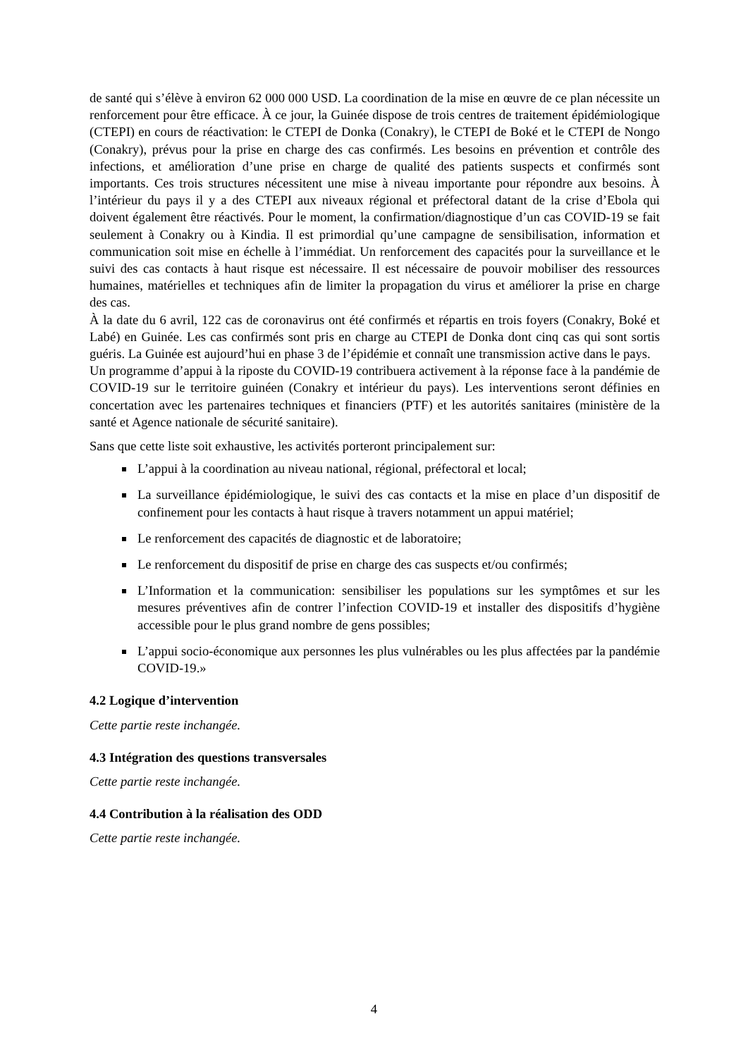de santé qui s’élève à environ 62 000 000 USD. La coordination de la mise en œuvre de ce plan nécessite un renforcement pour être efficace. À ce jour, la Guinée dispose de trois centres de traitement épidémiologique (CTEPI) en cours de réactivation: le CTEPI de Donka (Conakry), le CTEPI de Boké et le CTEPI de Nongo (Conakry), prévus pour la prise en charge des cas confirmés. Les besoins en prévention et contrôle des infections, et amélioration d’une prise en charge de qualité des patients suspects et confirmés sont importants. Ces trois structures nécessitent une mise à niveau importante pour répondre aux besoins. À l’intérieur du pays il y a des CTEPI aux niveaux régional et préfectoral datant de la crise d’Ebola qui doivent également être réactivés. Pour le moment, la confirmation/diagnostique d’un cas COVID-19 se fait seulement à Conakry ou à Kindia. Il est primordial qu’une campagne de sensibilisation, information et communication soit mise en échelle à l’immédiat. Un renforcement des capacités pour la surveillance et le suivi des cas contacts à haut risque est nécessaire. Il est nécessaire de pouvoir mobiliser des ressources humaines, matérielles et techniques afin de limiter la propagation du virus et améliorer la prise en charge des cas.
À la date du 6 avril, 122 cas de coronavirus ont été confirmés et répartis en trois foyers (Conakry, Boké et Labé) en Guinée. Les cas confirmés sont pris en charge au CTEPI de Donka dont cinq cas qui sont sortis guéris. La Guinée est aujourd’hui en phase 3 de l’épidémie et connaît une transmission active dans le pays.
Un programme d’appui à la riposte du COVID-19 contribuera activement à la réponse face à la pandémie de COVID-19 sur le territoire guinéen (Conakry et intérieur du pays). Les interventions seront définies en concertation avec les partenaires techniques et financiers (PTF) et les autorités sanitaires (ministère de la santé et Agence nationale de sécurité sanitaire).
Sans que cette liste soit exhaustive, les activités porteront principalement sur:
L’appui à la coordination au niveau national, régional, préfectoral et local;
La surveillance épidémiologique, le suivi des cas contacts et la mise en place d’un dispositif de confinement pour les contacts à haut risque à travers notamment un appui matériel;
Le renforcement des capacités de diagnostic et de laboratoire;
Le renforcement du dispositif de prise en charge des cas suspects et/ou confirmés;
L’Information et la communication: sensibiliser les populations sur les symptômes et sur les mesures préventives afin de contrer l’infection COVID-19 et installer des dispositifs d’hygiène accessible pour le plus grand nombre de gens possibles;
L’appui socio-économique aux personnes les plus vulnérables ou les plus affectées par la pandémie COVID-19.»
4.2 Logique d’intervention
Cette partie reste inchangée.
4.3 Intégration des questions transversales
Cette partie reste inchangée.
4.4 Contribution à la réalisation des ODD
Cette partie reste inchangée.
4